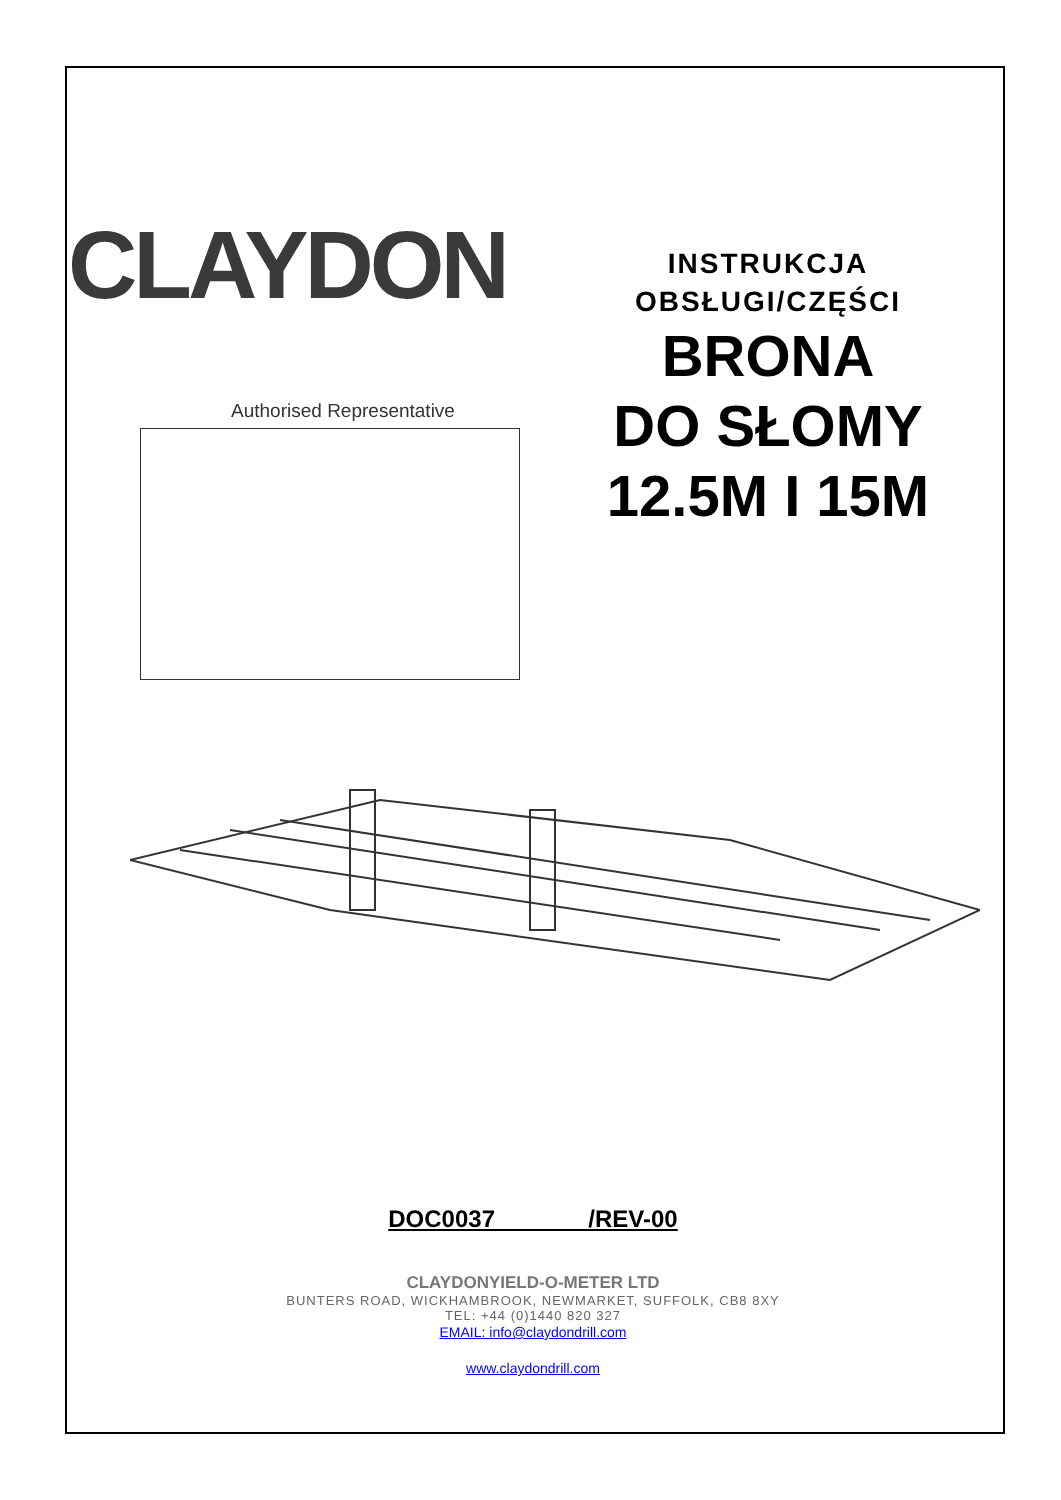CLAYDON
Authorised Representative
INSTRUKCJA
OBSŁUGI/CZĘŚCI
BRONA
DO SŁOMY
12.5M I 15M
DOC0037 /REV-00
CLAYDONYIELD-O-METER LTD
BUNTERS ROAD, WICKHAMBROOK, NEWMARKET, SUFFOLK, CB8 8XY
TEL: +44 (0)1440 820 327
EMAIL: info@claydondrill.com
www.claydondrill.com